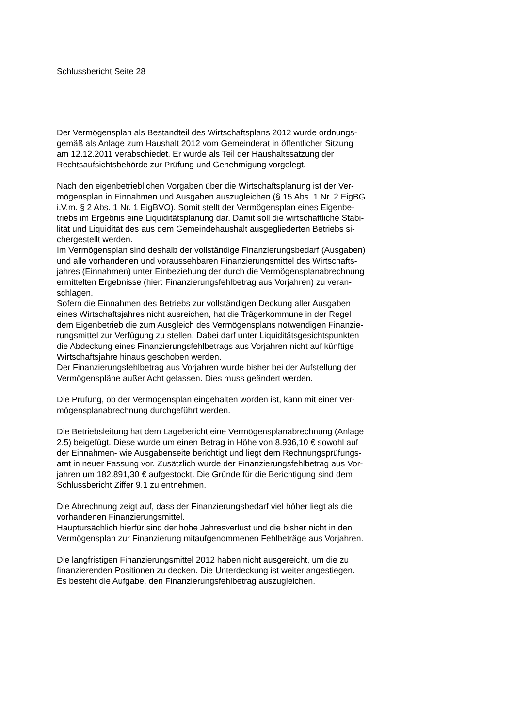Schlussbericht Seite 28
Der Vermögensplan als Bestandteil des Wirtschaftsplans 2012 wurde ordnungs-
gemäß als Anlage zum Haushalt 2012 vom Gemeinderat in öffentlicher Sitzung
am 12.12.2011 verabschiedet. Er wurde als Teil der Haushaltssatzung der
Rechtsaufsichtsbehörde zur Prüfung und Genehmigung vorgelegt.
Nach den eigenbetrieblichen Vorgaben über die Wirtschaftsplanung ist der Ver-
mögensplan in Einnahmen und Ausgaben auszugleichen (§ 15 Abs. 1 Nr. 2 EigBG
i.V.m. § 2 Abs. 1 Nr. 1 EigBVO). Somit stellt der Vermögensplan eines Eigenbe-
triebs im Ergebnis eine Liquiditätsplanung dar. Damit soll die wirtschaftliche Stabi-
lität und Liquidität des aus dem Gemeindehaushalt ausgegliederten Betriebs si-
chergestellt werden.
Im Vermögensplan sind deshalb der vollständige Finanzierungsbedarf (Ausgaben)
und alle vorhandenen und voraussehbaren Finanzierungsmittel des Wirtschafts-
jahres (Einnahmen) unter Einbeziehung der durch die Vermögensplanabrechnung
ermittelten Ergebnisse (hier: Finanzierungsfehlbetrag aus Vorjahren) zu veran-
schlagen.
Sofern die Einnahmen des Betriebs zur vollständigen Deckung aller Ausgaben
eines Wirtschaftsjahres nicht ausreichen, hat die Trägerkommune in der Regel
dem Eigenbetrieb die zum Ausgleich des Vermögensplans notwendigen Finanzie-
rungsmittel zur Verfügung zu stellen. Dabei darf unter Liquiditätsgesichtspunkten
die Abdeckung eines Finanzierungsfehlbetrags aus Vorjahren nicht auf künftige
Wirtschaftsjahre hinaus geschoben werden.
Der Finanzierungsfehlbetrag aus Vorjahren wurde bisher bei der Aufstellung der
Vermögenspläne außer Acht gelassen. Dies muss geändert werden.
Die Prüfung, ob der Vermögensplan eingehalten worden ist, kann mit einer Ver-
mögensplanabrechnung durchgeführt werden.
Die Betriebsleitung hat dem Lagebericht eine Vermögensplanabrechnung (Anlage
2.5) beigefügt. Diese wurde um einen Betrag in Höhe von 8.936,10 € sowohl auf
der Einnahmen- wie Ausgabenseite berichtigt und liegt dem Rechnungsprüfungs-
amt in neuer Fassung vor. Zusätzlich wurde der Finanzierungsfehlbetrag aus Vor-
jahren um 182.891,30 € aufgestockt. Die Gründe für die Berichtigung sind dem
Schlussbericht Ziffer 9.1 zu entnehmen.
Die Abrechnung zeigt auf, dass der Finanzierungsbedarf viel höher liegt als die
vorhandenen Finanzierungsmittel.
Hauptursächlich hierfür sind der hohe Jahresverlust und die bisher nicht in den
Vermögensplan zur Finanzierung mitaufgenommenen Fehlbeträge aus Vorjahren.
Die langfristigen Finanzierungsmittel 2012 haben nicht ausgereicht, um die zu
finanzierenden Positionen zu decken. Die Unterdeckung ist weiter angestiegen.
Es besteht die Aufgabe, den Finanzierungsfehlbetrag auszugleichen.